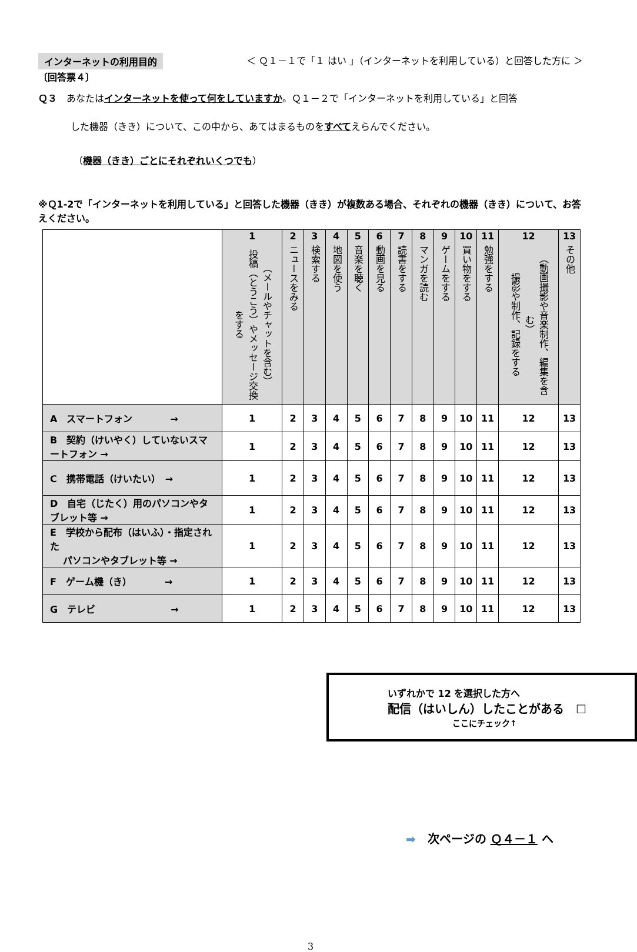インターネットの利用目的 ＜ Ｑ１－１で「１ はい 」（インターネットを利用している）と回答した方に ＞
〔回答票４〕
Ｑ３　あなたはインターネットを使って何をしていますか。Ｑ１－２で「インターネットを利用している」と回答
した機器（きき）について、この中から、あてはまるものをすべてえらんでください。
（機器（きき）ごとにそれぞれいくつでも）
※Ｑ1-2で「インターネットを利用している」と回答した機器（きき）が複数ある場合、それぞれの機器（きき）について、お答えください。
| | 1 （メールやチャットを含む） 投稿（とうこう）やメッセージ交換をする | 2 ニュースをみる | 3 検索する | 4 地図を使う | 5 音楽を聴く | 6 動画を見る | 7 読書をする | 8 マンガを読む | 9 ゲームをする | 10 買い物をする | 11 勉強をする | 12 （動画撮影や音楽制作、編集を含む） 撮影や制作、記録をする | 13 その他 |
| --- | --- | --- | --- | --- | --- | --- | --- | --- | --- | --- | --- | --- | --- |
| A スマートフォン → | 1 | 2 | 3 | 4 | 5 | 6 | 7 | 8 | 9 | 10 | 11 | 12 | 13 |
| B 契約（けいやく）していないスマートフォン → | 1 | 2 | 3 | 4 | 5 | 6 | 7 | 8 | 9 | 10 | 11 | 12 | 13 |
| C 携帯電話（けいたい） → | 1 | 2 | 3 | 4 | 5 | 6 | 7 | 8 | 9 | 10 | 11 | 12 | 13 |
| D 自宅（じたく）用のパソコンやタブレット等 → | 1 | 2 | 3 | 4 | 5 | 6 | 7 | 8 | 9 | 10 | 11 | 12 | 13 |
| E 学校から配布（はいふ）・指定された パソコンやタブレット等 → | 1 | 2 | 3 | 4 | 5 | 6 | 7 | 8 | 9 | 10 | 11 | 12 | 13 |
| F ゲーム機（き） → | 1 | 2 | 3 | 4 | 5 | 6 | 7 | 8 | 9 | 10 | 11 | 12 | 13 |
| G テレビ → | 1 | 2 | 3 | 4 | 5 | 6 | 7 | 8 | 9 | 10 | 11 | 12 | 13 |
いずれかで 12 を選択した方へ
配信（はいしん）したことがある　☐
ここにチェック↑
➡　次ページの Ｑ４－１ へ
3